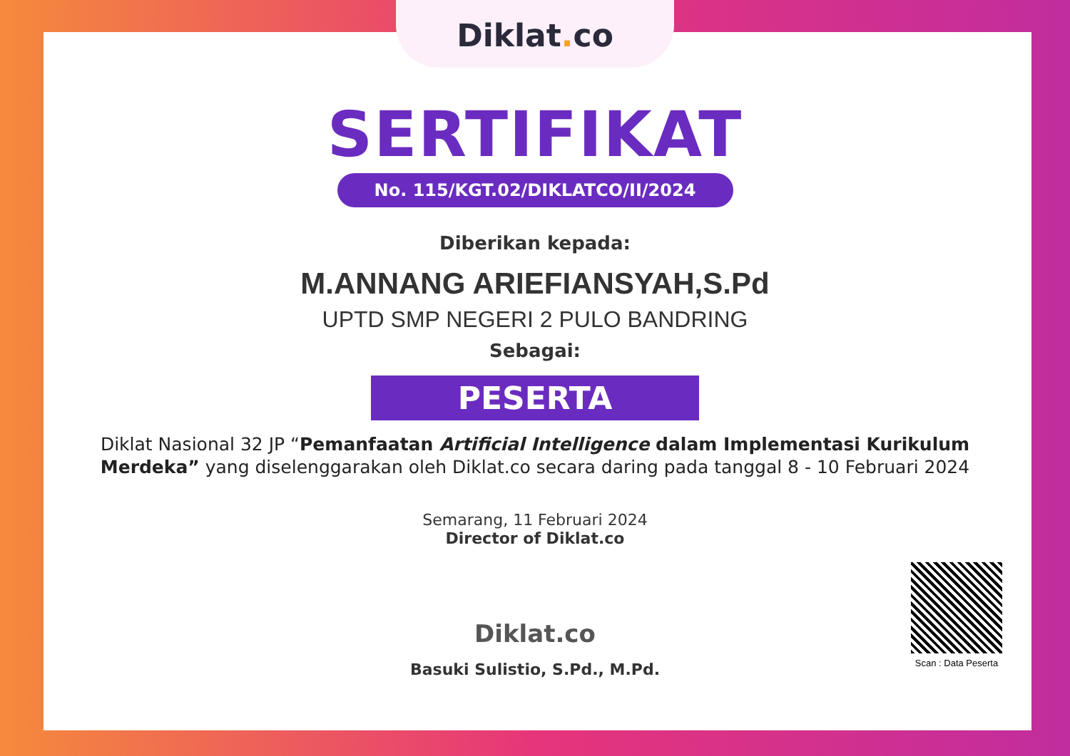Diklat. co
SERTIFIKAT
No. 115/KGT.02/DIKLATCO/II/2024
Diberikan kepada:
M.ANNANG ARIEFIANSYAH,S.Pd
UPTD SMP NEGERI 2 PULO BANDRING
Sebagai:
PESERTA
Diklat Nasional 32 JP “Pemanfaatan Artificial Intelligence dalam Implementasi Kurikulum Merdeka” yang diselenggarakan oleh Diklat.co secara daring pada tanggal 8 - 10 Februari 2024
Semarang, 11 Februari 2024
Director of Diklat.co
Diklat.co
Scan : Data Peserta
Basuki Sulistio, S.Pd., M.Pd.